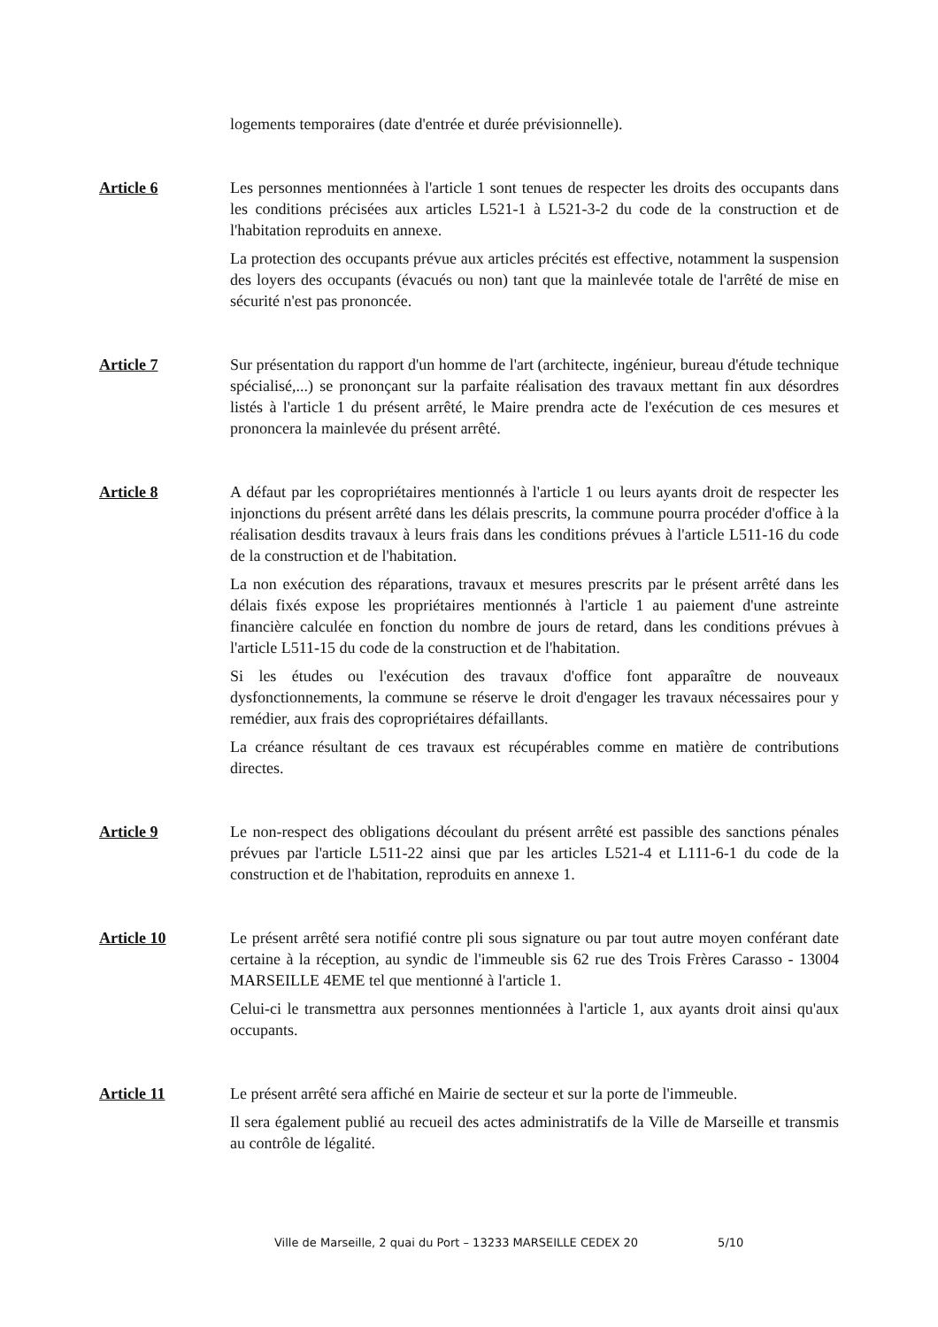logements temporaires (date d'entrée et durée prévisionnelle).
Article 6 Les personnes mentionnées à l'article 1 sont tenues de respecter les droits des occupants dans les conditions précisées aux articles L521-1 à L521-3-2 du code de la construction et de l'habitation reproduits en annexe.
La protection des occupants prévue aux articles précités est effective, notamment la suspension des loyers des occupants (évacués ou non) tant que la mainlevée totale de l'arrêté de mise en sécurité n'est pas prononcée.
Article 7 Sur présentation du rapport d'un homme de l'art (architecte, ingénieur, bureau d'étude technique spécialisé,...) se prononçant sur la parfaite réalisation des travaux mettant fin aux désordres listés à l'article 1 du présent arrêté, le Maire prendra acte de l'exécution de ces mesures et prononcera la mainlevée du présent arrêté.
Article 8 A défaut par les copropriétaires mentionnés à l'article 1 ou leurs ayants droit de respecter les injonctions du présent arrêté dans les délais prescrits, la commune pourra procéder d'office à la réalisation desdits travaux à leurs frais dans les conditions prévues à l'article L511-16 du code de la construction et de l'habitation.
La non exécution des réparations, travaux et mesures prescrits par le présent arrêté dans les délais fixés expose les propriétaires mentionnés à l'article 1 au paiement d'une astreinte financière calculée en fonction du nombre de jours de retard, dans les conditions prévues à l'article L511-15 du code de la construction et de l'habitation.
Si les études ou l'exécution des travaux d'office font apparaître de nouveaux dysfonctionnements, la commune se réserve le droit d'engager les travaux nécessaires pour y remédier, aux frais des copropriétaires défaillants.
La créance résultant de ces travaux est récupérables comme en matière de contributions directes.
Article 9 Le non-respect des obligations découlant du présent arrêté est passible des sanctions pénales prévues par l'article L511-22 ainsi que par les articles L521-4 et L111-6-1 du code de la construction et de l'habitation, reproduits en annexe 1.
Article 10 Le présent arrêté sera notifié contre pli sous signature ou par tout autre moyen conférant date certaine à la réception, au syndic de l'immeuble sis 62 rue des Trois Frères Carasso - 13004 MARSEILLE 4EME tel que mentionné à l'article 1.
Celui-ci le transmettra aux personnes mentionnées à l'article 1, aux ayants droit ainsi qu'aux occupants.
Article 11 Le présent arrêté sera affiché en Mairie de secteur et sur la porte de l'immeuble.
Il sera également publié au recueil des actes administratifs de la Ville de Marseille et transmis au contrôle de légalité.
Ville de Marseille, 2 quai du Port – 13233 MARSEILLE CEDEX 20 5/10